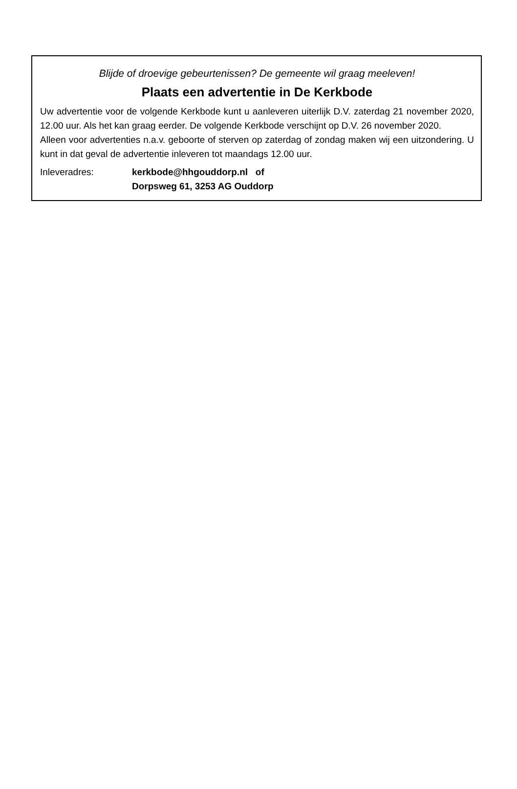Blijde of droevige gebeurtenissen? De gemeente wil graag meeleven!
Plaats een advertentie in De Kerkbode
Uw advertentie voor de volgende Kerkbode kunt u aanleveren uiterlijk D.V. zaterdag 21 november 2020, 12.00 uur. Als het kan graag eerder. De volgende Kerkbode verschijnt op D.V. 26 november 2020.
Alleen voor advertenties n.a.v. geboorte of sterven op zaterdag of zondag maken wij een uitzondering. U kunt in dat geval de advertentie inleveren tot maandags 12.00 uur.
Inleveradres: kerkbode@hhgouddorp.nl of
Dorpsweg 61, 3253 AG Ouddorp